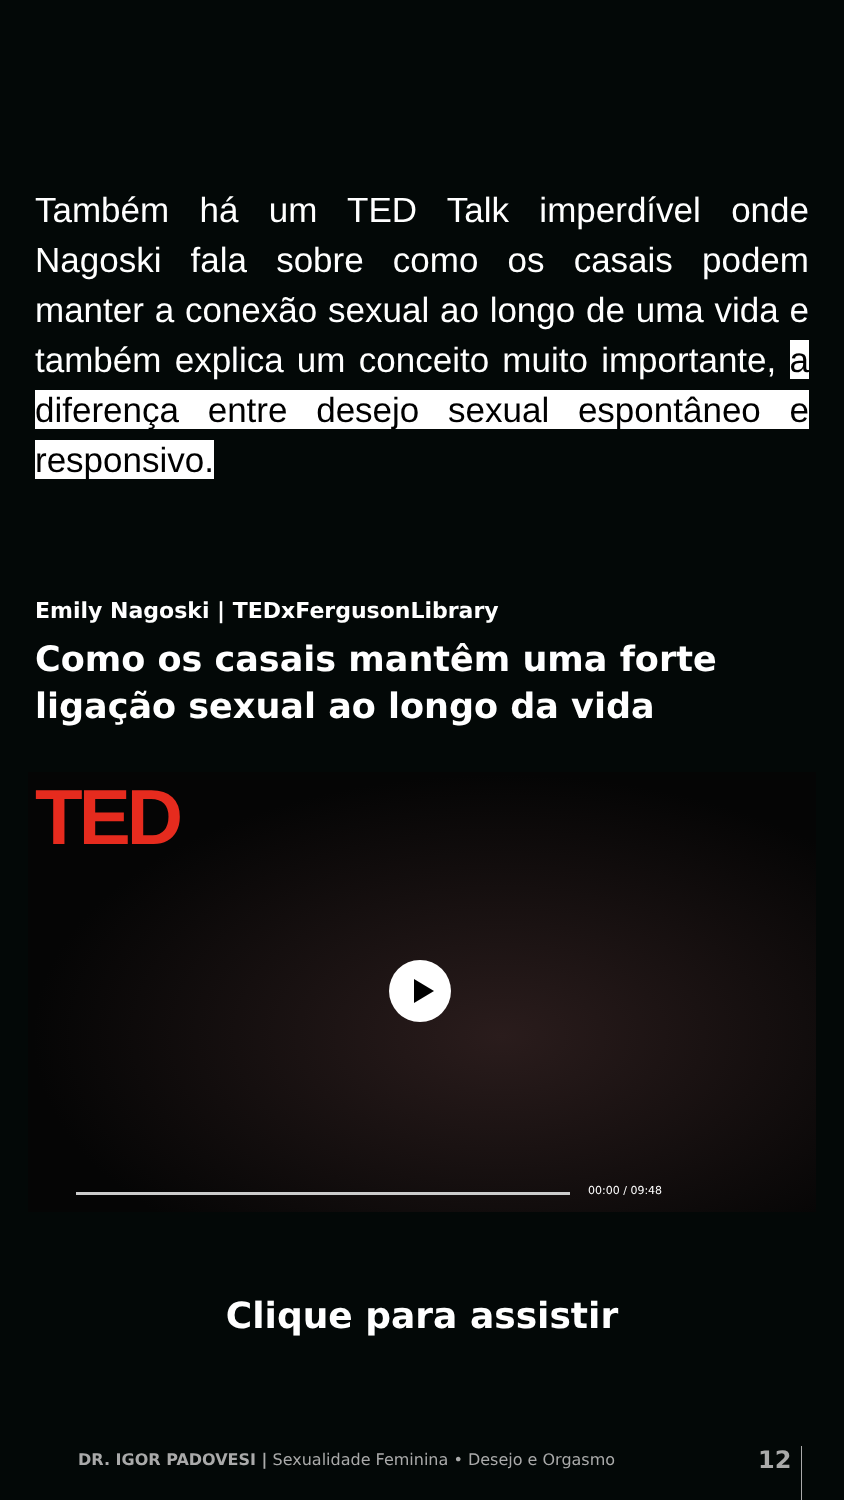Também há um TED Talk imperdível onde Nagoski fala sobre como os casais podem manter a conexão sexual ao longo de uma vida e também explica um conceito muito importante, a diferença entre desejo sexual espontâneo e responsivo.
Emily Nagoski | TEDxFergusonLibrary
Como os casais mantêm uma forte ligação sexual ao longo da vida
TED
00:00 / 09:48
Clique para assistir
DR. IGOR PADOVESI | Sexualidade Feminina • Desejo e Orgasmo
12